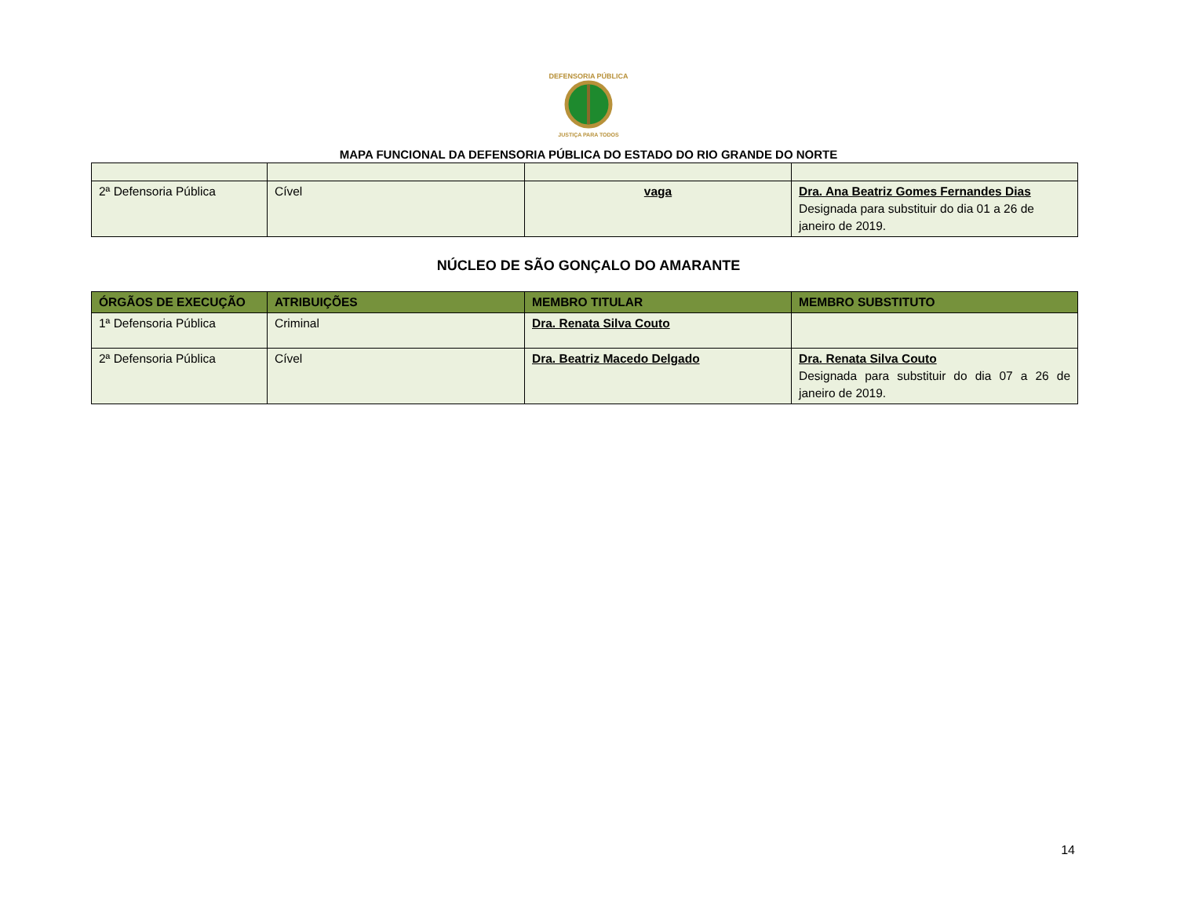DEFENSORIA PÚBLICA
JUSTIÇA PARA TODOS
MAPA FUNCIONAL DA DEFENSORIA PÚBLICA DO ESTADO DO RIO GRANDE DO NORTE
| 2ª Defensoria Pública | Cível | vaga | Dra. Ana Beatriz Gomes Fernandes Dias Designada para substituir do dia 01 a 26 de janeiro de 2019. |
NÚCLEO DE SÃO GONÇALO DO AMARANTE
| ÓRGÃOS DE EXECUÇÃO | ATRIBUIÇÕES | MEMBRO TITULAR | MEMBRO SUBSTITUTO |
| --- | --- | --- | --- |
| 1ª Defensoria Pública | Criminal | Dra. Renata Silva Couto | |
| 2ª Defensoria Pública | Cível | Dra. Beatriz Macedo Delgado | Dra. Renata Silva Couto Designada para substituir do dia 07 a 26 de janeiro de 2019. |
14